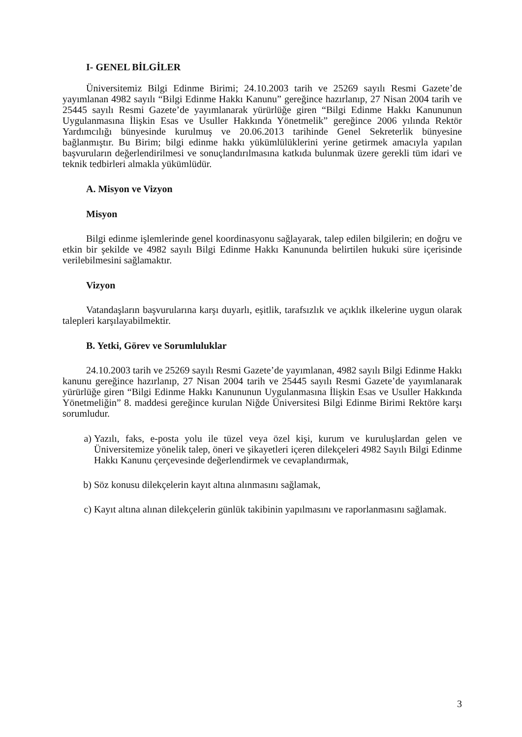I- GENEL BİLGİLER
Üniversitemiz Bilgi Edinme Birimi; 24.10.2003 tarih ve 25269 sayılı Resmi Gazete’de yayımlanan 4982 sayılı “Bilgi Edinme Hakkı Kanunu” gereğince hazırlanıp, 27 Nisan 2004 tarih ve 25445 sayılı Resmi Gazete’de yayımlanarak yürürlüğe giren “Bilgi Edinme Hakkı Kanununun Uygulanmasına İlişkin Esas ve Usuller Hakkında Yönetmelik” gereğince 2006 yılında Rektör Yardımcılığı bünyesinde kurulmuş ve 20.06.2013 tarihinde Genel Sekreterlik bünyesine bağlanmıştır. Bu Birim; bilgi edinme hakkı yükümlülüklerini yerine getirmek amacıyla yapılan başvuruların değerlendirilmesi ve sonuçlandırılmasına katkıda bulunmak üzere gerekli tüm idari ve teknik tedbirleri almakla yükümlüdür.
A. Misyon ve Vizyon
Misyon
Bilgi edinme işlemlerinde genel koordinasyonu sağlayarak, talep edilen bilgilerin; en doğru ve etkin bir şekilde ve 4982 sayılı Bilgi Edinme Hakkı Kanununda belirtilen hukuki süre içerisinde verilebilmesini sağlamaktır.
Vizyon
Vatandaşların başvurularına karşı duyarlı, eşitlik, tarafsızlık ve açıklık ilkelerine uygun olarak talepleri karşılayabilmektir.
B. Yetki, Görev ve Sorumluluklar
24.10.2003 tarih ve 25269 sayılı Resmi Gazete’de yayımlanan, 4982 sayılı Bilgi Edinme Hakkı kanunu gereğince hazırlanıp, 27 Nisan 2004 tarih ve 25445 sayılı Resmi Gazete’de yayımlanarak yürürlüğe giren “Bilgi Edinme Hakkı Kanununun Uygulanmasına İlişkin Esas ve Usuller Hakkında Yönetmeliğin” 8. maddesi gereğince kurulan Niğde Üniversitesi Bilgi Edinme Birimi Rektöre karşı sorumludur.
a) Yazılı, faks, e-posta yolu ile tüzel veya özel kişi, kurum ve kuruluşlardan gelen ve Üniversitemize yönelik talep, öneri ve şikayetleri içeren dilekçeleri 4982 Sayılı Bilgi Edinme Hakkı Kanunu çerçevesinde değerlendirmek ve cevaplandırmak,
b) Söz konusu dilekçelerin kayıt altına alınmasını sağlamak,
c) Kayıt altına alınan dilekçelerin günlük takibinin yapılmasını ve raporlanmasını sağlamak.
3